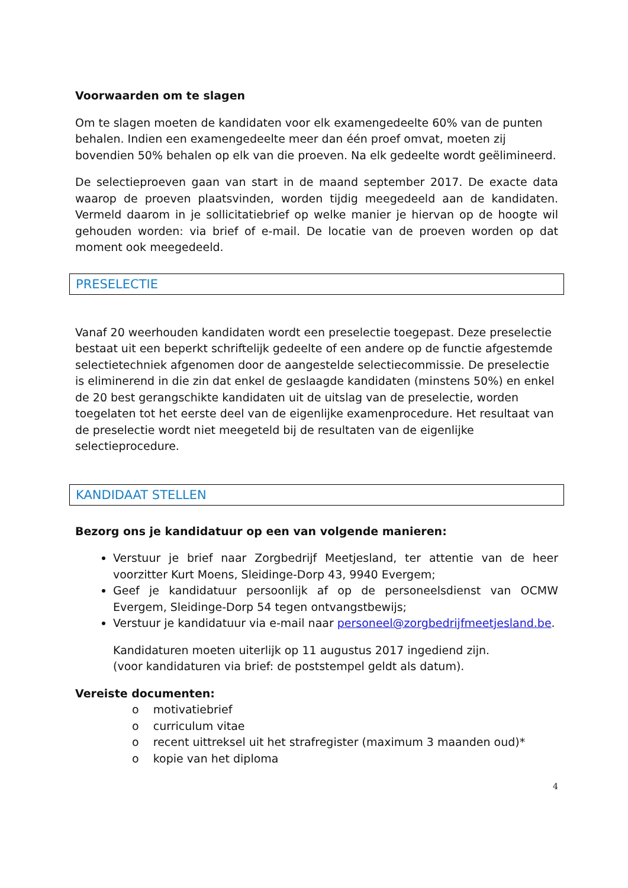Voorwaarden om te slagen
Om te slagen moeten de kandidaten voor elk examengedeelte 60% van de punten behalen. Indien een examengedeelte meer dan één proef omvat, moeten zij bovendien 50% behalen op elk van die proeven. Na elk gedeelte wordt geëlimineerd.
De selectieproeven gaan van start in de maand september 2017. De exacte data waarop de proeven plaatsvinden, worden tijdig meegedeeld aan de kandidaten. Vermeld daarom in je sollicitatiebrief op welke manier je hiervan op de hoogte wil gehouden worden: via brief of e-mail. De locatie van de proeven worden op dat moment ook meegedeeld.
PRESELECTIE
Vanaf 20 weerhouden kandidaten wordt een preselectie toegepast. Deze preselectie bestaat uit een beperkt schriftelijk gedeelte of een andere op de functie afgestemde selectietechniek afgenomen door de aangestelde selectiecommissie. De preselectie is eliminerend in die zin dat enkel de geslaagde kandidaten (minstens 50%) en enkel de 20 best gerangschikte kandidaten uit de uitslag van de preselectie, worden toegelaten tot het eerste deel van de eigenlijke examenprocedure. Het resultaat van de preselectie wordt niet meegeteld bij de resultaten van de eigenlijke selectieprocedure.
KANDIDAAT STELLEN
Bezorg ons je kandidatuur op een van volgende manieren:
Verstuur je brief naar Zorgbedrijf Meetjesland, ter attentie van de heer voorzitter Kurt Moens, Sleidinge-Dorp 43, 9940 Evergem;
Geef je kandidatuur persoonlijk af op de personeelsdienst van OCMW Evergem, Sleidinge-Dorp 54 tegen ontvangstbewijs;
Verstuur je kandidatuur via e-mail naar personeel@zorgbedrijfmeetjesland.be.
Kandidaturen moeten uiterlijk op 11 augustus 2017 ingediend zijn.
(voor kandidaturen via brief: de poststempel geldt als datum).
Vereiste documenten:
o motivatiebrief
o curriculum vitae
o recent uittreksel uit het strafregister (maximum 3 maanden oud)*
o kopie van het diploma
4